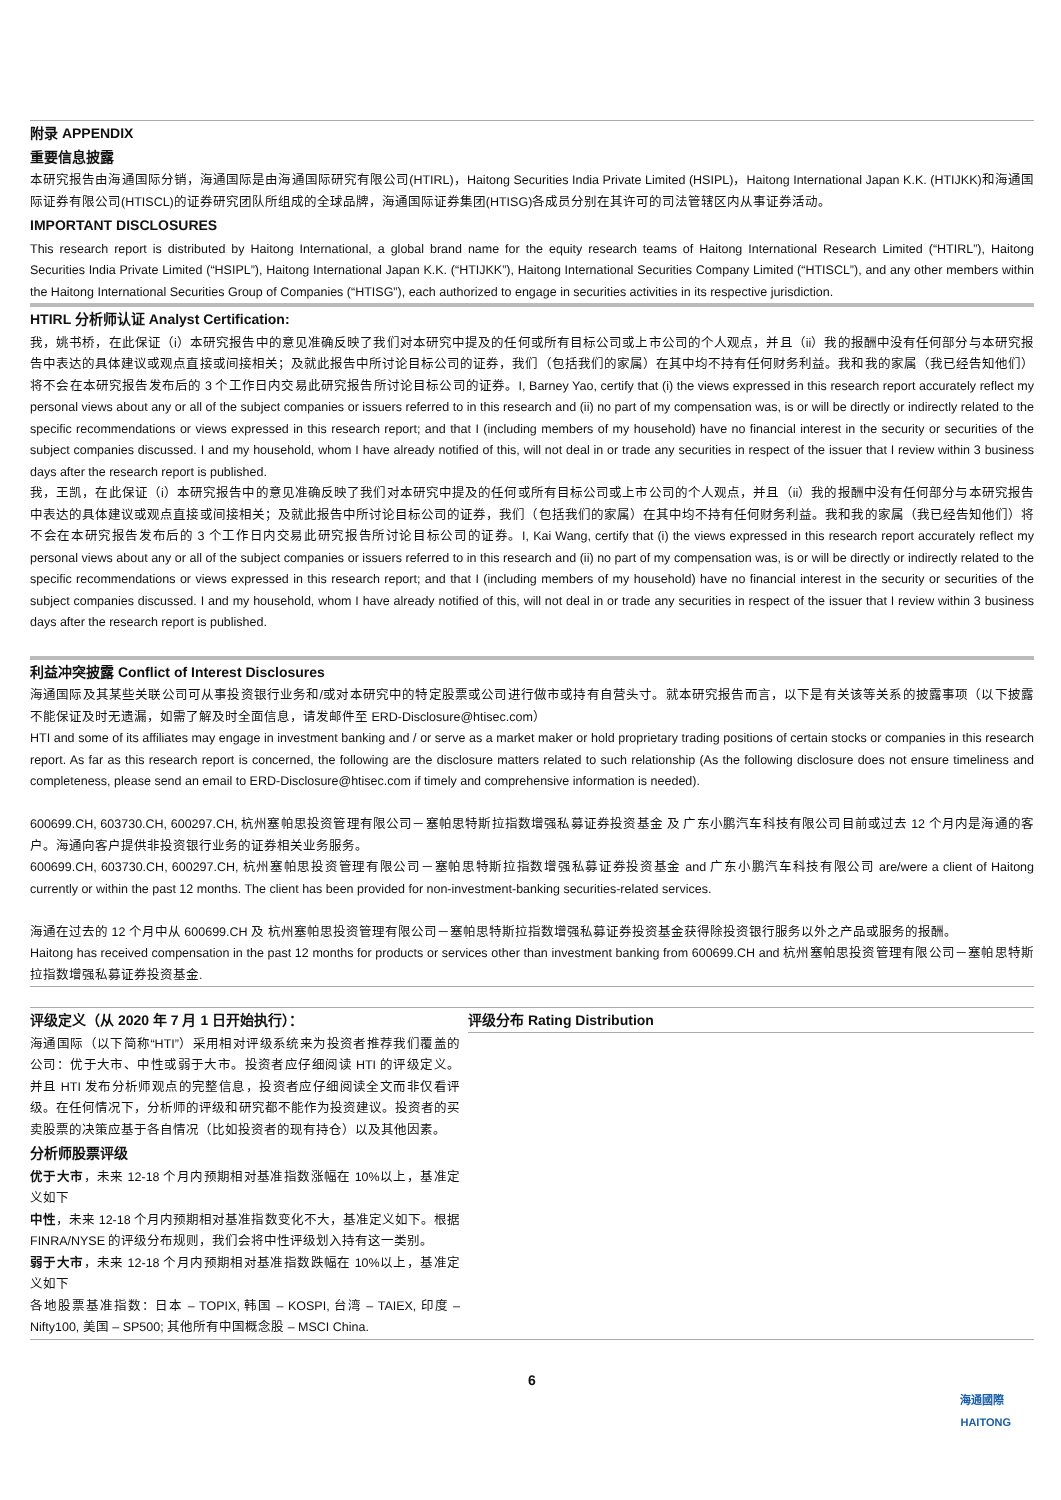附录 APPENDIX
重要信息披露
本研究报告由海通国际分销，海通国际是由海通国际研究有限公司(HTIRL)，Haitong Securities India Private Limited (HSIPL)，Haitong International Japan K.K. (HTIJKK)和海通国际证券有限公司(HTISCL)的证券研究团队所组成的全球品牌，海通国际证券集团(HTISG)各成员分别在其许可的司法管辖区内从事证券活动。
IMPORTANT DISCLOSURES
This research report is distributed by Haitong International, a global brand name for the equity research teams of Haitong International Research Limited (“HTIRL”), Haitong Securities India Private Limited (“HSIPL”), Haitong International Japan K.K. (“HTIJKK”), Haitong International Securities Company Limited (“HTISCL”), and any other members within the Haitong International Securities Group of Companies (“HTISG”), each authorized to engage in securities activities in its respective jurisdiction.
HTIRL 分析师认证 Analyst Certification:
我，姚书桥，在此保证（i）本研究报告中的意见准确反映了我们对本研究中提及的任何或所有目标公司或上市公司的个人观点，并且（ii）我的报酬中没有任何部分与本研究报告中表达的具体建议或观点直接或间接相关；及就此报告中所讨论目标公司的证券，我们（包括我们的家属）在其中均不持有任何财务利益。我和我的家属（我已经告知他们）将不会在本研究报告发布后的 3 个工作日内交易此研究报告所讨论目标公司的证券。I, Barney Yao, certify that (i) the views expressed in this research report accurately reflect my personal views about any or all of the subject companies or issuers referred to in this research and (ii) no part of my compensation was, is or will be directly or indirectly related to the specific recommendations or views expressed in this research report; and that I (including members of my household) have no financial interest in the security or securities of the subject companies discussed. I and my household, whom I have already notified of this, will not deal in or trade any securities in respect of the issuer that I review within 3 business days after the research report is published.
我，王凯，在此保证（i）本研究报告中的意见准确反映了我们对本研究中提及的任何或所有目标公司或上市公司的个人观点，并且（ii）我的报酬中没有任何部分与本研究报告中表达的具体建议或观点直接或间接相关；及就此报告中所讨论目标公司的证券，我们（包括我们的家属）在其中均不持有任何财务利益。我和我的家属（我已经告知他们）将不会在本研究报告发布后的 3 个工作日内交易此研究报告所讨论目标公司的证券。I, Kai Wang, certify that (i) the views expressed in this research report accurately reflect my personal views about any or all of the subject companies or issuers referred to in this research and (ii) no part of my compensation was, is or will be directly or indirectly related to the specific recommendations or views expressed in this research report; and that I (including members of my household) have no financial interest in the security or securities of the subject companies discussed. I and my household, whom I have already notified of this, will not deal in or trade any securities in respect of the issuer that I review within 3 business days after the research report is published.
利益冲突披露 Conflict of Interest Disclosures
海通国际及其某些关联公司可从事投资银行业务和/或对本研究中的特定股票或公司进行做市或持有自营头寸。就本研究报告而言，以下是有关该等关系的披露事项（以下披露不能保证及时无遗漏，如需了解及时全面信息，请发邮件至 ERD-Disclosure@htisec.com）
HTI and some of its affiliates may engage in investment banking and / or serve as a market maker or hold proprietary trading positions of certain stocks or companies in this research report. As far as this research report is concerned, the following are the disclosure matters related to such relationship (As the following disclosure does not ensure timeliness and completeness, please send an email to ERD-Disclosure@htisec.com if timely and comprehensive information is needed).
600699.CH, 603730.CH, 600297.CH, 杭州塞帕思投资管理有限公司－塞帕思特斯拉指数增强私募证券投资基金 及 广东小鹏汽车科技有限公司目前或过去 12 个月内是海通的客户。海通向客户提供非投资银行业务的证券相关业务服务。
600699.CH, 603730.CH, 600297.CH, 杭州塞帕思投资管理有限公司－塞帕思特斯拉指数增强私募证券投资基金 and 广东小鹏汽车科技有限公司 are/were a client of Haitong currently or within the past 12 months. The client has been provided for non-investment-banking securities-related services.
海通在过去的 12 个月中从 600699.CH 及 杭州塞帕思投资管理有限公司－塞帕思特斯拉指数增强私募证券投资基金获得除投资银行服务以外之产品或服务的报酬。
Haitong has received compensation in the past 12 months for products or services other than investment banking from 600699.CH and 杭州塞帕思投资管理有限公司－塞帕思特斯拉指数增强私募证券投资基金.
评级定义（从 2020 年 7 月 1 日开始执行）：
海通国际（以下简称“HTI”）采用相对评级系统来为投资者推荐我们覆盖的公司：优于大市、中性或弱于大市。投资者应仔细阅读 HTI 的评级定义。并且 HTI 发布分析师观点的完整信息，投资者应仔细阅读全文而非仅看评级。在任何情况下，分析师的评级和研究都不能作为投资建议。投资者的买卖股票的决策应基于各自情况（比如投资者的现有持仓）以及其他因素。
分析师股票评级
优于大市，未来 12-18 个月内预期相对基准指数涨幅在 10%以上，基准定义如下
中性，未来 12-18 个月内预期相对基准指数变化不大，基准定义如下。根据 FINRA/NYSE 的评级分布规则，我们会将中性评级划入持有这一类别。
弱于大市，未来 12-18 个月内预期相对基准指数跌幅在 10%以上，基准定义如下
各地股票基准指数：日本 – TOPIX, 韩国 – KOSPI, 台湾 – TAIEX, 印度 – Nifty100, 美国 – SP500; 其他所有中国概念股 – MSCI China.
评级分布 Rating Distribution
6
海通國際
HAITONG